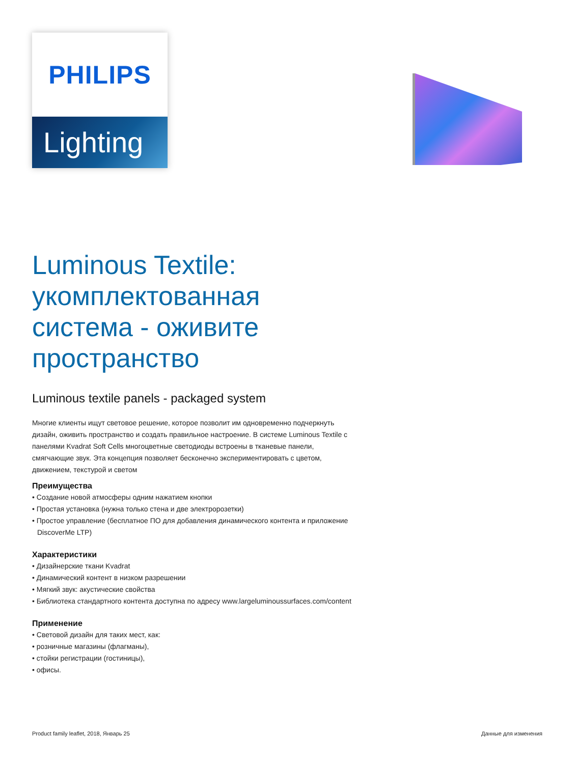PHILIPS
Lighting
Luminous Textile: укомплектованная система - оживите пространство
Luminous textile panels - packaged system
Многие клиенты ищут световое решение, которое позволит им одновременно подчеркнуть дизайн, оживить пространство и создать правильное настроение. В системе Luminous Textile с панелями Kvadrat Soft Cells многоцветные светодиоды встроены в тканевые панели, смягчающие звук. Эта концепция позволяет бесконечно экспериментировать с цветом, движением, текстурой и светом
Преимущества
• Создание новой атмосферы одним нажатием кнопки
• Простая установка (нужна только стена и две электророзетки)
• Простое управление (бесплатное ПО для добавления динамического контента и приложение DiscoverMe LTP)
Характеристики
• Дизайнерские ткани Kvadrat
• Динамический контент в низком разрешении
• Мягкий звук: акустические свойства
• Библиотека стандартного контента доступна по адресу www.largeluminoussurfaces.com/content
Применение
• Световой дизайн для таких мест, как:
• розничные магазины (флагманы),
• стойки регистрации (гостиницы),
• офисы.
Product family leaflet, 2018, Январь 25 Данные для изменения